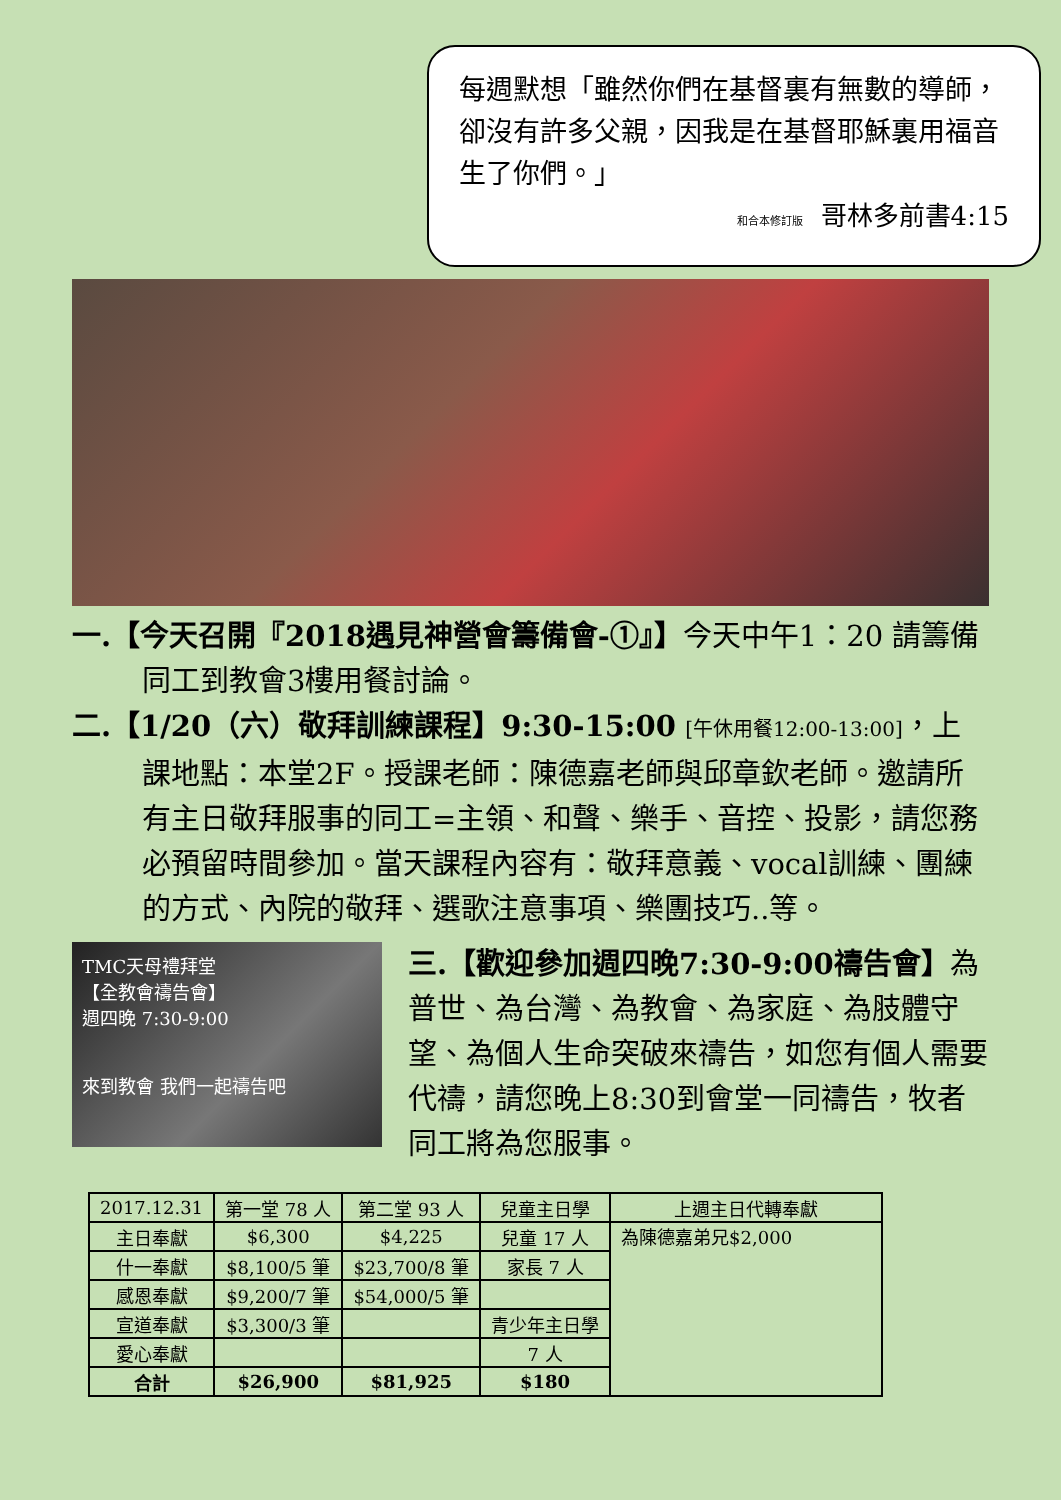每週默想「雖然你們在基督裏有無數的導師，卻沒有許多父親，因我是在基督耶穌裏用福音生了你們。」
和合本修訂版 哥林多前書4:15
一.【今天召開『2018遇見神營會籌備會-①』】今天中午1：20 請籌備同工到教會3樓用餐討論。
二.【1/20（六）敬拜訓練課程】9:30-15:00 [午休用餐12:00-13:00]，上課地點：本堂2F。授課老師：陳德嘉老師與邱章欽老師。邀請所有主日敬拜服事的同工=主領、和聲、樂手、音控、投影，請您務必預留時間參加。當天課程內容有：敬拜意義、vocal訓練、團練的方式、內院的敬拜、選歌注意事項、樂團技巧..等。
TMC天母禮拜堂
【全教會禱告會】
週四晚 7:30-9:00
來到教會 我們一起禱告吧
三.【歡迎參加週四晚7:30-9:00禱告會】為普世、為台灣、為教會、為家庭、為肢體守望、為個人生命突破來禱告，如您有個人需要代禱，請您晚上8:30到會堂一同禱告，牧者同工將為您服事。
| 2017.12.31 | 第一堂 78 人 | 第二堂 93 人 | 兒童主日學 | 上週主日代轉奉獻 |
| 主日奉獻 | $6,300 | $4,225 | 兒童 17 人 | 為陳德嘉弟兄$2,000 |
| 什一奉獻 | $8,100/5 筆 | $23,700/8 筆 | 家長 7 人 | |
| 感恩奉獻 | $9,200/7 筆 | $54,000/5 筆 | | |
| 宣道奉獻 | $3,300/3 筆 | | 青少年主日學 | |
| 愛心奉獻 | | | 7 人 | |
| 合計 | $26,900 | $81,925 | $180 | |